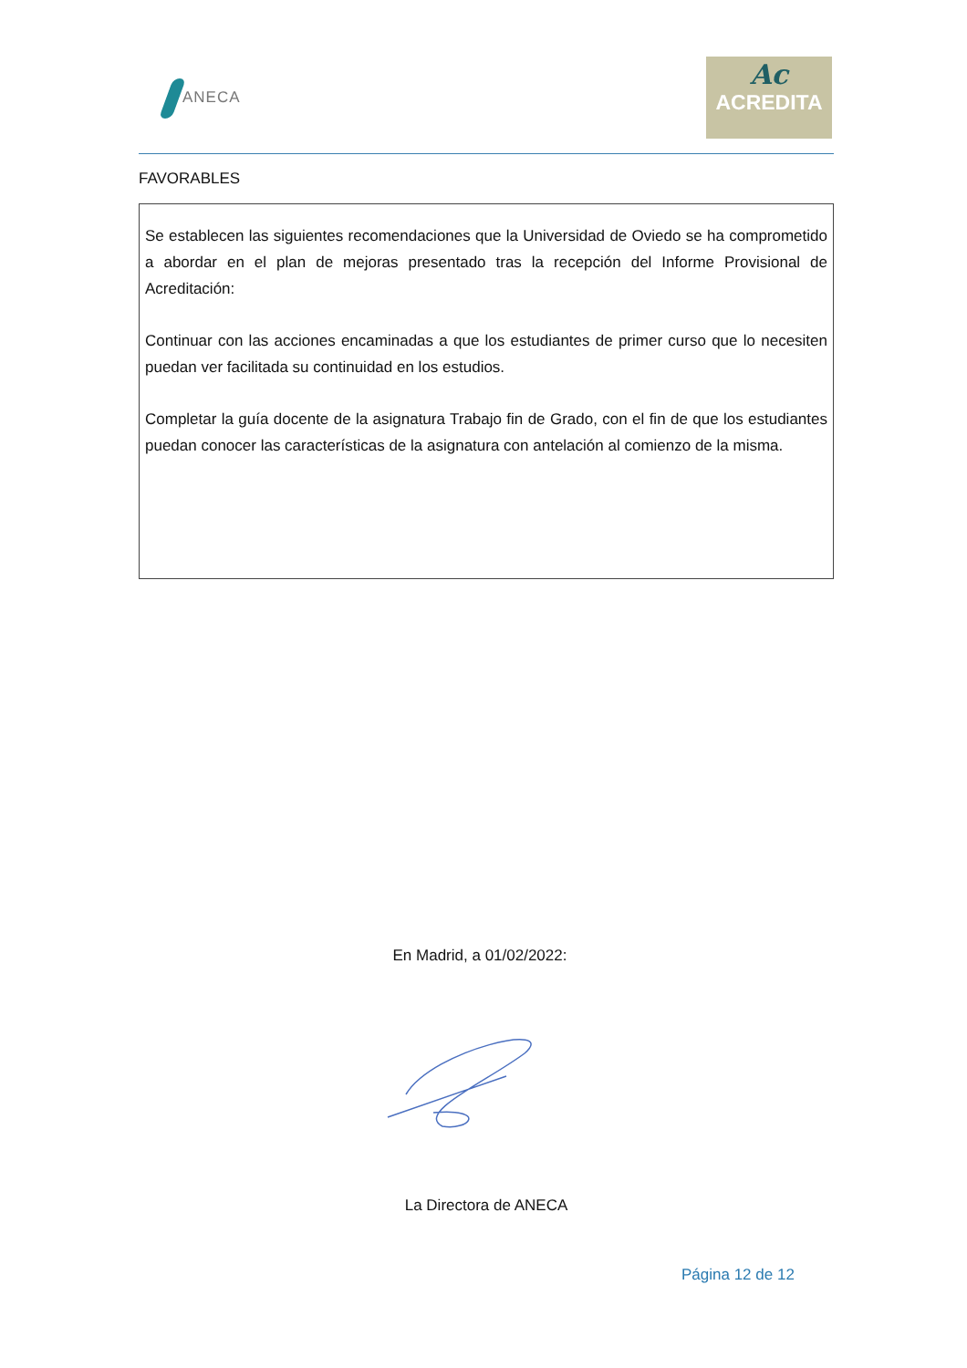ANECA
Ac
ACREDITA
FAVORABLES
Se establecen las siguientes recomendaciones que la Universidad de Oviedo se ha comprometido a abordar en el plan de mejoras presentado tras la recepción del Informe Provisional de Acreditación:
Continuar con las acciones encaminadas a que los estudiantes de primer curso que lo necesiten puedan ver facilitada su continuidad en los estudios.
Completar la guía docente de la asignatura Trabajo fin de Grado, con el fin de que los estudiantes puedan conocer las características de la asignatura con antelación al comienzo de la misma.
En Madrid, a 01/02/2022:
La Directora de ANECA
Página 12 de 12